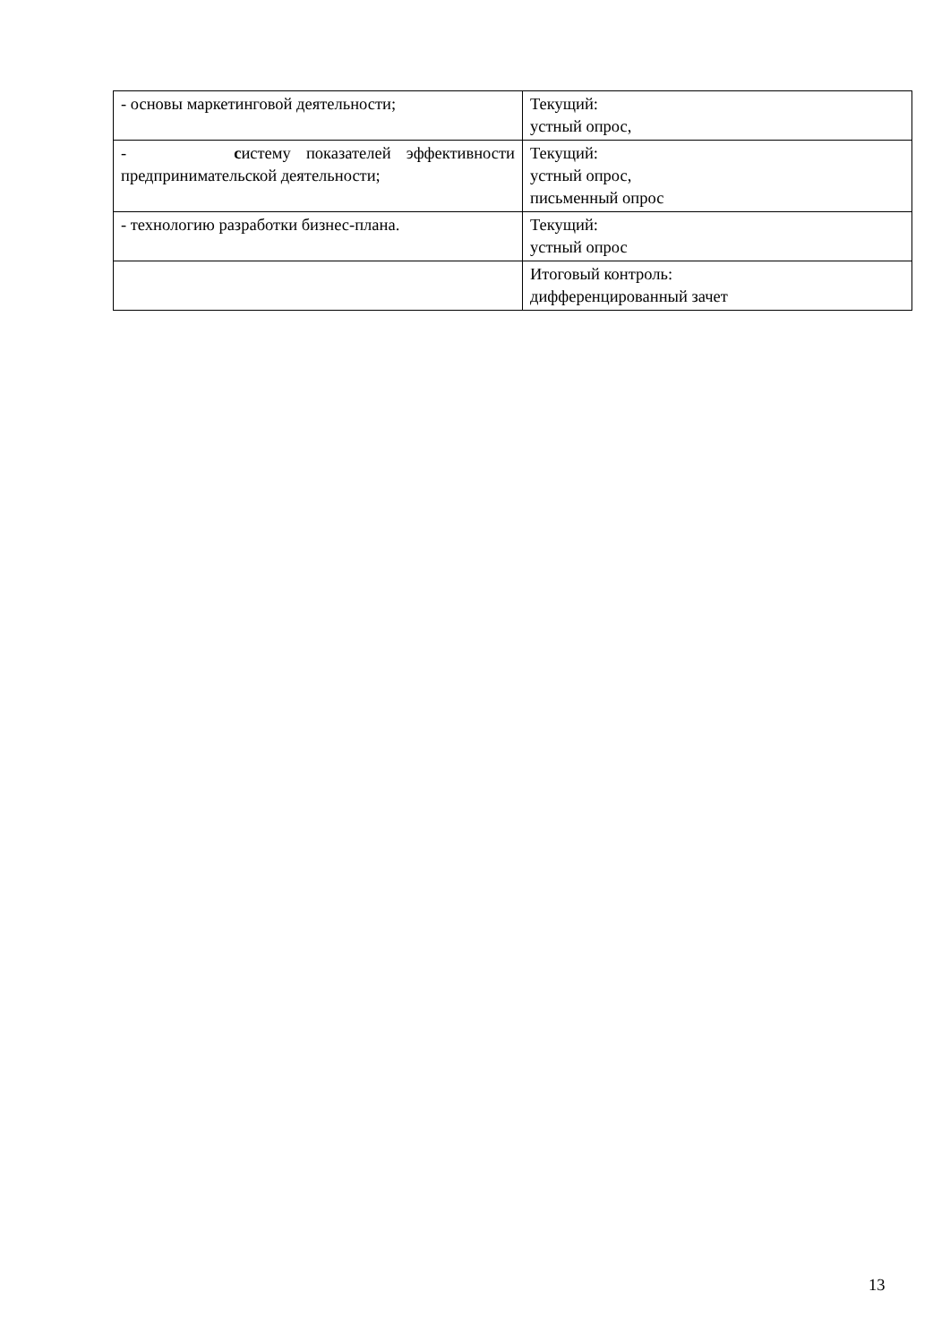| - основы маркетинговой деятельности; | Текущий: устный опрос, |
| - с истему показателей эффективности предпринимательской деятельности; | Текущий: устный опрос, письменный опрос |
| - технологию разработки бизнес-плана. | Текущий: устный опрос |
| | Итоговый контроль: дифференцированный зачет |
13